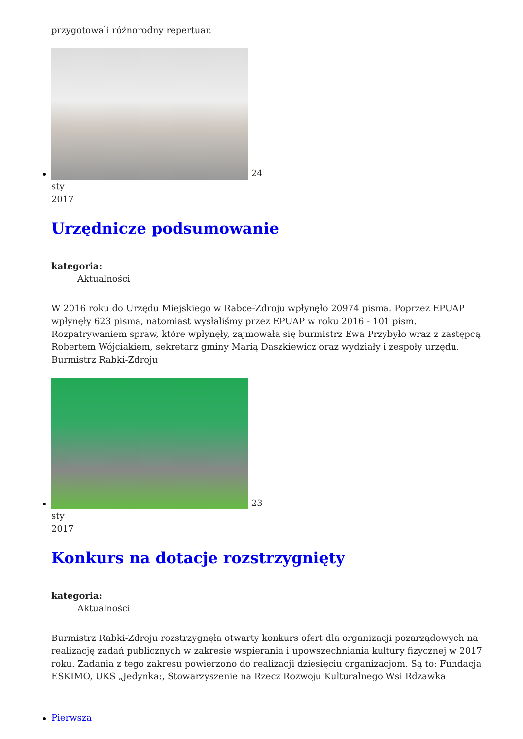przygotowali różnorodny repertuar.
24
sty
2017
Urzędnicze podsumowanie
kategoria:
Aktualności
W 2016 roku do Urzędu Miejskiego w Rabce-Zdroju wpłynęło 20974 pisma. Poprzez EPUAP wpłynęły 623 pisma, natomiast wysłaliśmy przez EPUAP w roku 2016 - 101 pism. Rozpatrywaniem spraw, które wpłynęły, zajmowała się burmistrz Ewa Przybyło wraz z zastępcą Robertem Wójciakiem, sekretarz gminy Marią Daszkiewicz oraz wydziały i zespoły urzędu. Burmistrz Rabki-Zdroju
23
sty
2017
Konkurs na dotacje rozstrzygnięty
kategoria:
Aktualności
Burmistrz Rabki-Zdroju rozstrzygnęła otwarty konkurs ofert dla organizacji pozarządowych na realizację zadań publicznych w zakresie wspierania i upowszechniania kultury fizycznej w 2017 roku. Zadania z tego zakresu powierzono do realizacji dziesięciu organizacjom. Są to: Fundacja ESKIMO, UKS „Jedynka:, Stowarzyszenie na Rzecz Rozwoju Kulturalnego Wsi Rdzawka
Pierwsza